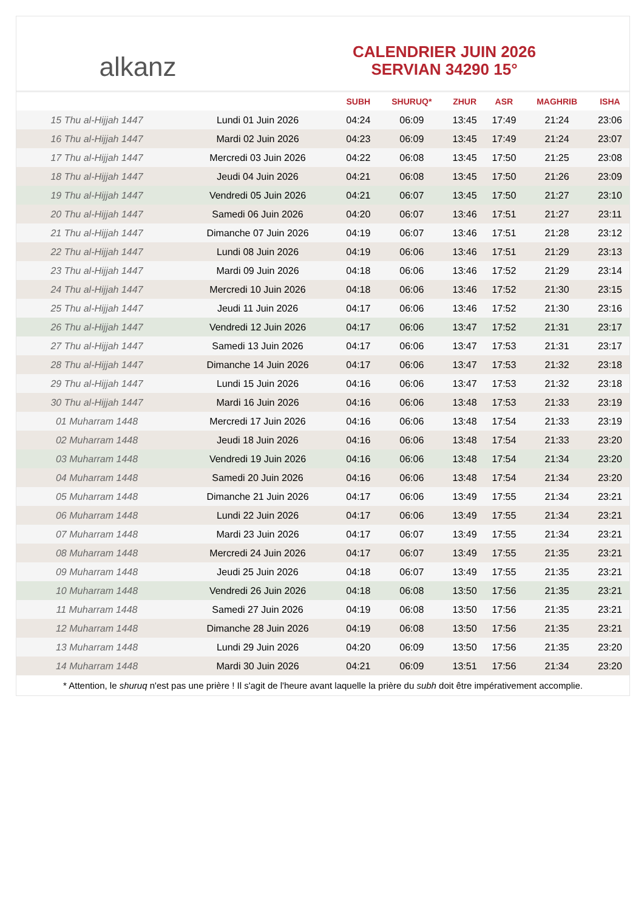alkanz
CALENDRIER JUIN 2026
SERVIAN 34290 15°
| | | SUBH | SHURUQ* | ZHUR | ASR | MAGHRIB | ISHA |
| --- | --- | --- | --- | --- | --- | --- | --- |
| 15 Thu al-Hijjah 1447 | Lundi 01 Juin 2026 | 04:24 | 06:09 | 13:45 | 17:49 | 21:24 | 23:06 |
| 16 Thu al-Hijjah 1447 | Mardi 02 Juin 2026 | 04:23 | 06:09 | 13:45 | 17:49 | 21:24 | 23:07 |
| 17 Thu al-Hijjah 1447 | Mercredi 03 Juin 2026 | 04:22 | 06:08 | 13:45 | 17:50 | 21:25 | 23:08 |
| 18 Thu al-Hijjah 1447 | Jeudi 04 Juin 2026 | 04:21 | 06:08 | 13:45 | 17:50 | 21:26 | 23:09 |
| 19 Thu al-Hijjah 1447 | Vendredi 05 Juin 2026 | 04:21 | 06:07 | 13:45 | 17:50 | 21:27 | 23:10 |
| 20 Thu al-Hijjah 1447 | Samedi 06 Juin 2026 | 04:20 | 06:07 | 13:46 | 17:51 | 21:27 | 23:11 |
| 21 Thu al-Hijjah 1447 | Dimanche 07 Juin 2026 | 04:19 | 06:07 | 13:46 | 17:51 | 21:28 | 23:12 |
| 22 Thu al-Hijjah 1447 | Lundi 08 Juin 2026 | 04:19 | 06:06 | 13:46 | 17:51 | 21:29 | 23:13 |
| 23 Thu al-Hijjah 1447 | Mardi 09 Juin 2026 | 04:18 | 06:06 | 13:46 | 17:52 | 21:29 | 23:14 |
| 24 Thu al-Hijjah 1447 | Mercredi 10 Juin 2026 | 04:18 | 06:06 | 13:46 | 17:52 | 21:30 | 23:15 |
| 25 Thu al-Hijjah 1447 | Jeudi 11 Juin 2026 | 04:17 | 06:06 | 13:46 | 17:52 | 21:30 | 23:16 |
| 26 Thu al-Hijjah 1447 | Vendredi 12 Juin 2026 | 04:17 | 06:06 | 13:47 | 17:52 | 21:31 | 23:17 |
| 27 Thu al-Hijjah 1447 | Samedi 13 Juin 2026 | 04:17 | 06:06 | 13:47 | 17:53 | 21:31 | 23:17 |
| 28 Thu al-Hijjah 1447 | Dimanche 14 Juin 2026 | 04:17 | 06:06 | 13:47 | 17:53 | 21:32 | 23:18 |
| 29 Thu al-Hijjah 1447 | Lundi 15 Juin 2026 | 04:16 | 06:06 | 13:47 | 17:53 | 21:32 | 23:18 |
| 30 Thu al-Hijjah 1447 | Mardi 16 Juin 2026 | 04:16 | 06:06 | 13:48 | 17:53 | 21:33 | 23:19 |
| 01 Muharram 1448 | Mercredi 17 Juin 2026 | 04:16 | 06:06 | 13:48 | 17:54 | 21:33 | 23:19 |
| 02 Muharram 1448 | Jeudi 18 Juin 2026 | 04:16 | 06:06 | 13:48 | 17:54 | 21:33 | 23:20 |
| 03 Muharram 1448 | Vendredi 19 Juin 2026 | 04:16 | 06:06 | 13:48 | 17:54 | 21:34 | 23:20 |
| 04 Muharram 1448 | Samedi 20 Juin 2026 | 04:16 | 06:06 | 13:48 | 17:54 | 21:34 | 23:20 |
| 05 Muharram 1448 | Dimanche 21 Juin 2026 | 04:17 | 06:06 | 13:49 | 17:55 | 21:34 | 23:21 |
| 06 Muharram 1448 | Lundi 22 Juin 2026 | 04:17 | 06:06 | 13:49 | 17:55 | 21:34 | 23:21 |
| 07 Muharram 1448 | Mardi 23 Juin 2026 | 04:17 | 06:07 | 13:49 | 17:55 | 21:34 | 23:21 |
| 08 Muharram 1448 | Mercredi 24 Juin 2026 | 04:17 | 06:07 | 13:49 | 17:55 | 21:35 | 23:21 |
| 09 Muharram 1448 | Jeudi 25 Juin 2026 | 04:18 | 06:07 | 13:49 | 17:55 | 21:35 | 23:21 |
| 10 Muharram 1448 | Vendredi 26 Juin 2026 | 04:18 | 06:08 | 13:50 | 17:56 | 21:35 | 23:21 |
| 11 Muharram 1448 | Samedi 27 Juin 2026 | 04:19 | 06:08 | 13:50 | 17:56 | 21:35 | 23:21 |
| 12 Muharram 1448 | Dimanche 28 Juin 2026 | 04:19 | 06:08 | 13:50 | 17:56 | 21:35 | 23:21 |
| 13 Muharram 1448 | Lundi 29 Juin 2026 | 04:20 | 06:09 | 13:50 | 17:56 | 21:35 | 23:20 |
| 14 Muharram 1448 | Mardi 30 Juin 2026 | 04:21 | 06:09 | 13:51 | 17:56 | 21:34 | 23:20 |
* Attention, le shuruq n'est pas une prière ! Il s'agit de l'heure avant laquelle la prière du subh doit être impérativement accomplie.